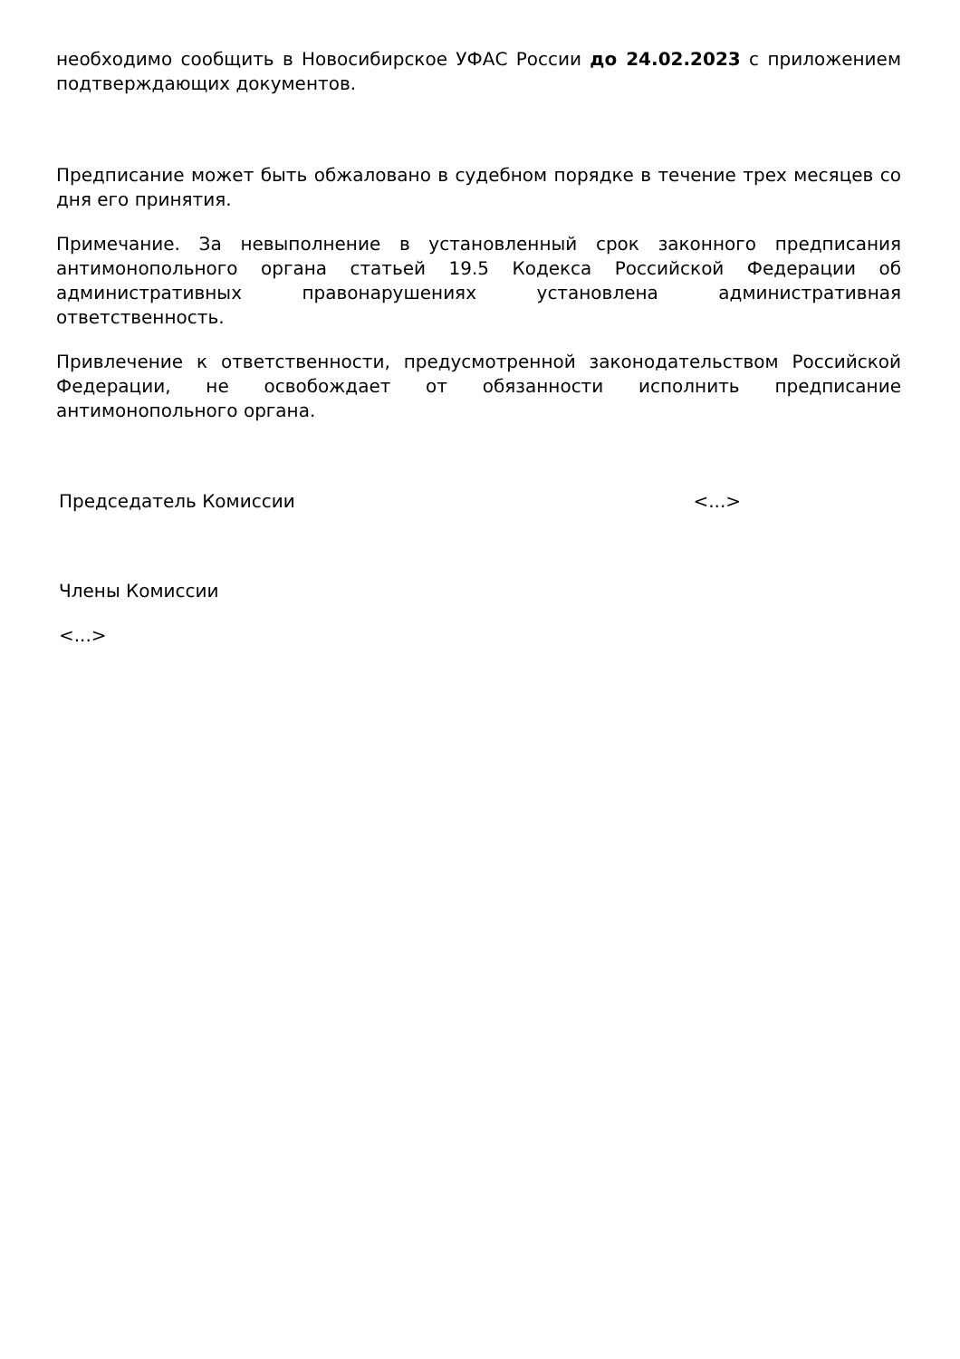необходимо сообщить в Новосибирское УФАС России до 24.02.2023 с приложением подтверждающих документов.
Предписание может быть обжаловано в судебном порядке в течение трех месяцев со дня его принятия.
Примечание. За невыполнение в установленный срок законного предписания антимонопольного органа статьей 19.5 Кодекса Российской Федерации об административных правонарушениях установлена административная ответственность.
Привлечение к ответственности, предусмотренной законодательством Российской Федерации, не освобождает от обязанности исполнить предписание антимонопольного органа.
Председатель Комиссии <...>
Члены Комиссии
<...>